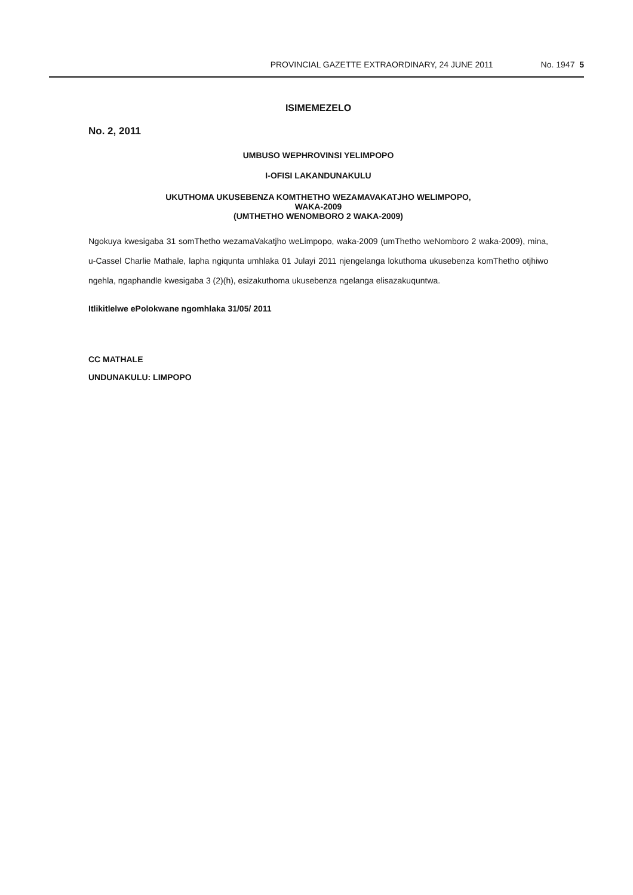PROVINCIAL GAZETTE EXTRAORDINARY, 24 JUNE 2011 No. 1947 5
ISIMEMEZELO
No. 2, 2011
UMBUSO WEPHROVINSI YELIMPOPO
I-OFISI LAKANDUNAKULU
UKUTHOMA UKUSEBENZA KOMTHETHO WEZAMAVAKATJHO WELIMPOPO,
WAKA-2009
(UMTHETHO WENOMBORO 2 WAKA-2009)
Ngokuya kwesigaba 31 somThetho wezamaVakatjho weLimpopo, waka-2009 (umThetho weNomboro 2 waka-2009), mina, u-Cassel Charlie Mathale, lapha ngiqunta umhlaka 01 Julayi 2011 njengelanga lokuthoma ukusebenza komThetho otjhiwo ngehla, ngaphandle kwesigaba 3 (2)(h), esizakuthoma ukusebenza ngelanga elisazakuquntwa.
Itlikitlelwe ePolokwane ngomhlaka 31/05/ 2011
CC MATHALE
UNDUNAKULU: LIMPOPO